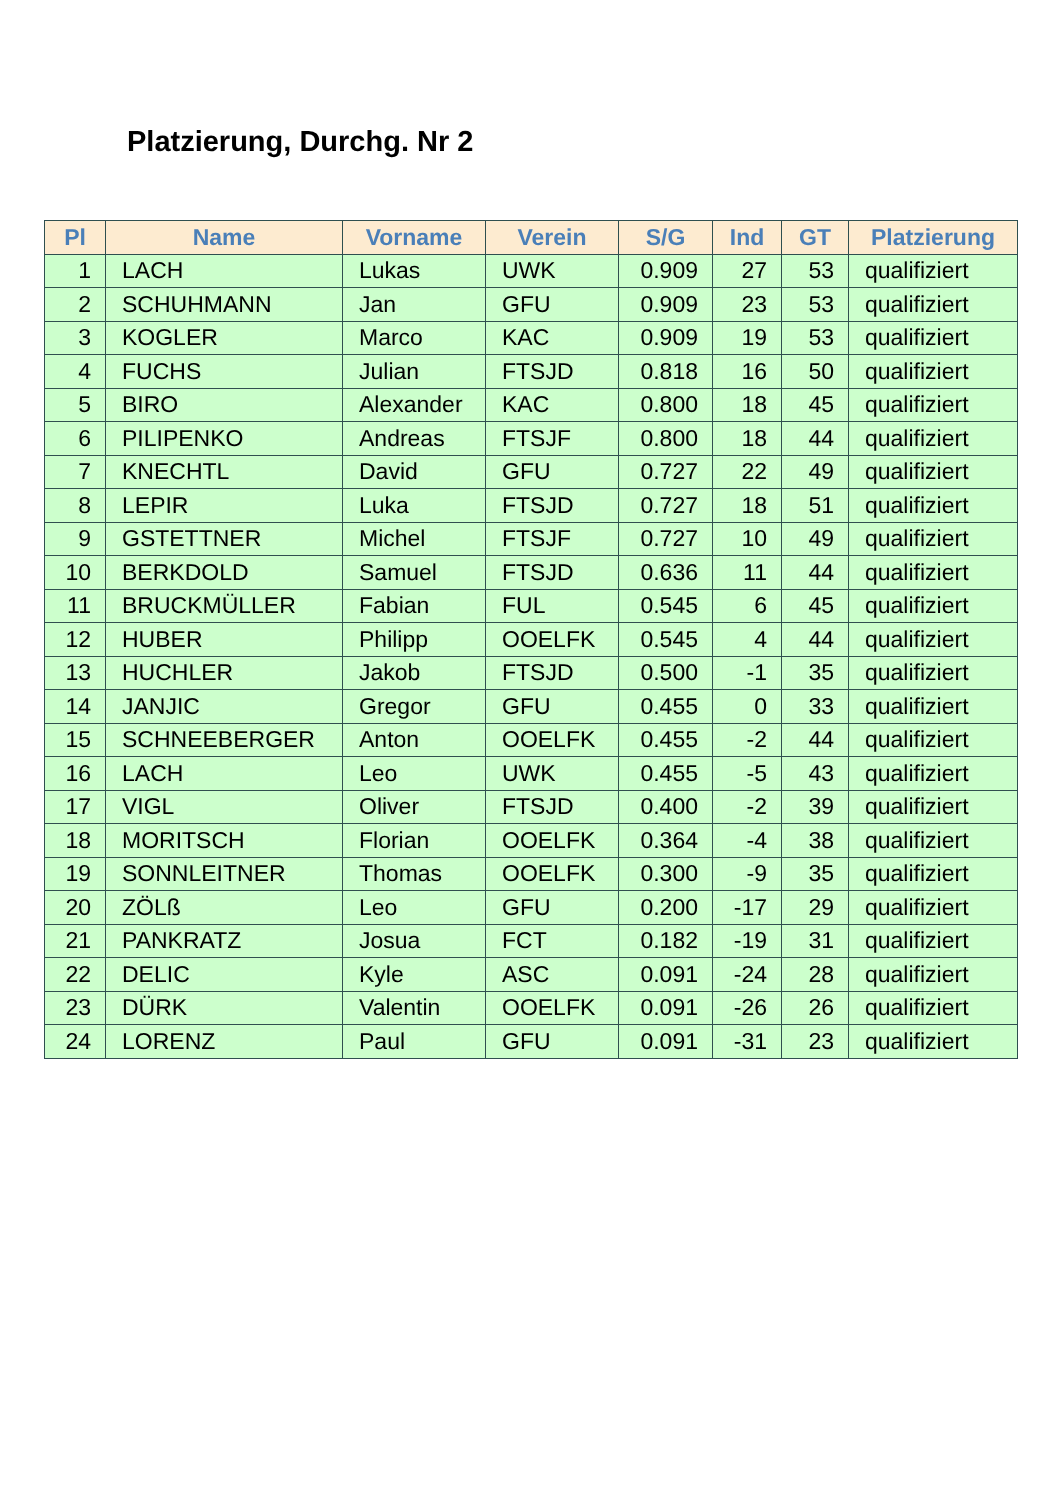Platzierung, Durchg. Nr 2
| Pl | Name | Vorname | Verein | S/G | Ind | GT | Platzierung |
| --- | --- | --- | --- | --- | --- | --- | --- |
| 1 | LACH | Lukas | UWK | 0.909 | 27 | 53 | qualifiziert |
| 2 | SCHUHMANN | Jan | GFU | 0.909 | 23 | 53 | qualifiziert |
| 3 | KOGLER | Marco | KAC | 0.909 | 19 | 53 | qualifiziert |
| 4 | FUCHS | Julian | FTSJD | 0.818 | 16 | 50 | qualifiziert |
| 5 | BIRO | Alexander | KAC | 0.800 | 18 | 45 | qualifiziert |
| 6 | PILIPENKO | Andreas | FTSJF | 0.800 | 18 | 44 | qualifiziert |
| 7 | KNECHTL | David | GFU | 0.727 | 22 | 49 | qualifiziert |
| 8 | LEPIR | Luka | FTSJD | 0.727 | 18 | 51 | qualifiziert |
| 9 | GSTETTNER | Michel | FTSJF | 0.727 | 10 | 49 | qualifiziert |
| 10 | BERKDOLD | Samuel | FTSJD | 0.636 | 11 | 44 | qualifiziert |
| 11 | BRUCKMÜLLER | Fabian | FUL | 0.545 | 6 | 45 | qualifiziert |
| 12 | HUBER | Philipp | OOELFK | 0.545 | 4 | 44 | qualifiziert |
| 13 | HUCHLER | Jakob | FTSJD | 0.500 | -1 | 35 | qualifiziert |
| 14 | JANJIC | Gregor | GFU | 0.455 | 0 | 33 | qualifiziert |
| 15 | SCHNEEBERGER | Anton | OOELFK | 0.455 | -2 | 44 | qualifiziert |
| 16 | LACH | Leo | UWK | 0.455 | -5 | 43 | qualifiziert |
| 17 | VIGL | Oliver | FTSJD | 0.400 | -2 | 39 | qualifiziert |
| 18 | MORITSCH | Florian | OOELFK | 0.364 | -4 | 38 | qualifiziert |
| 19 | SONNLEITNER | Thomas | OOELFK | 0.300 | -9 | 35 | qualifiziert |
| 20 | ZÖLß | Leo | GFU | 0.200 | -17 | 29 | qualifiziert |
| 21 | PANKRATZ | Josua | FCT | 0.182 | -19 | 31 | qualifiziert |
| 22 | DELIC | Kyle | ASC | 0.091 | -24 | 28 | qualifiziert |
| 23 | DÜRK | Valentin | OOELFK | 0.091 | -26 | 26 | qualifiziert |
| 24 | LORENZ | Paul | GFU | 0.091 | -31 | 23 | qualifiziert |